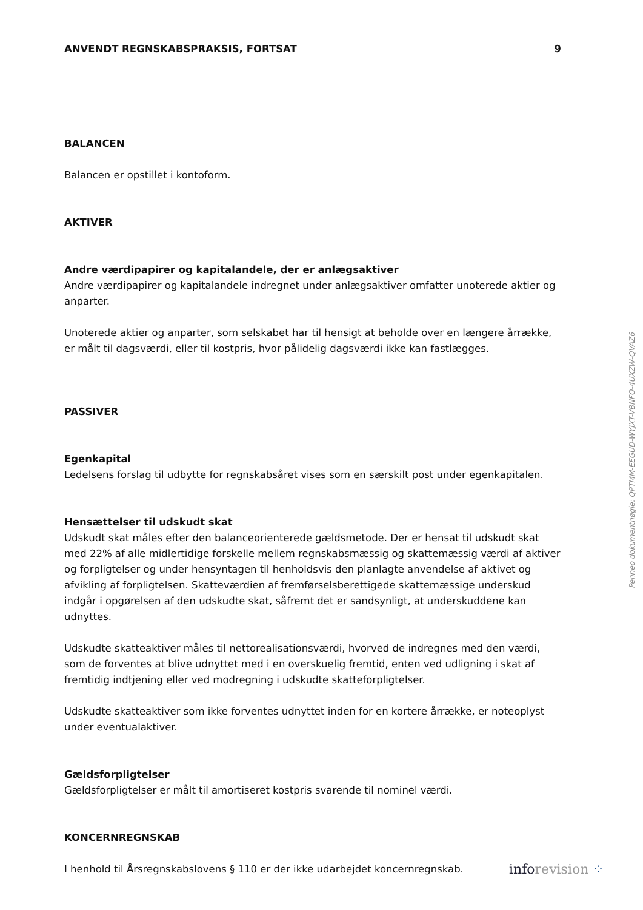ANVENDT REGNSKABSPRAKSIS, FORTSAT 9
BALANCEN
Balancen er opstillet i kontoform.
AKTIVER
Andre værdipapirer og kapitalandele, der er anlægsaktiver
Andre værdipapirer og kapitalandele indregnet under anlægsaktiver omfatter unoterede aktier og anparter.
Unoterede aktier og anparter, som selskabet har til hensigt at beholde over en længere årrække, er målt til dagsværdi, eller til kostpris, hvor pålidelig dagsværdi ikke kan fastlægges.
PASSIVER
Egenkapital
Ledelsens forslag til udbytte for regnskabsåret vises som en særskilt post under egenkapitalen.
Hensættelser til udskudt skat
Udskudt skat måles efter den balanceorienterede gældsmetode. Der er hensat til udskudt skat med 22% af alle midlertidige forskelle mellem regnskabsmæssig og skattemæssig værdi af aktiver og forpligtelser og under hensyntagen til henholdsvis den planlagte anvendelse af aktivet og afvikling af forpligtelsen. Skatteværdien af fremførselsberettigede skattemæssige underskud indgår i opgørelsen af den udskudte skat, såfremt det er sandsynligt, at underskuddene kan udnyttes.
Udskudte skatteaktiver måles til nettorealisationsværdi, hvorved de indregnes med den værdi, som de forventes at blive udnyttet med i en overskuelig fremtid, enten ved udligning i skat af fremtidig indtjening eller ved modregning i udskudte skatteforpligtelser.
Udskudte skatteaktiver som ikke forventes udnyttet inden for en kortere årrække, er noteoplyst under eventualaktiver.
Gældsforpligtelser
Gældsforpligtelser er målt til amortiseret kostpris svarende til nominel værdi.
KONCERNREGNSKAB
I henhold til Årsregnskabslovens § 110 er der ikke udarbejdet koncernregnskab.
Penneo dokumentnøgle: QPTMM-EEGUD-WYJXT-VBNFO-4UXZW-QVAZ6
inforevision ⁘